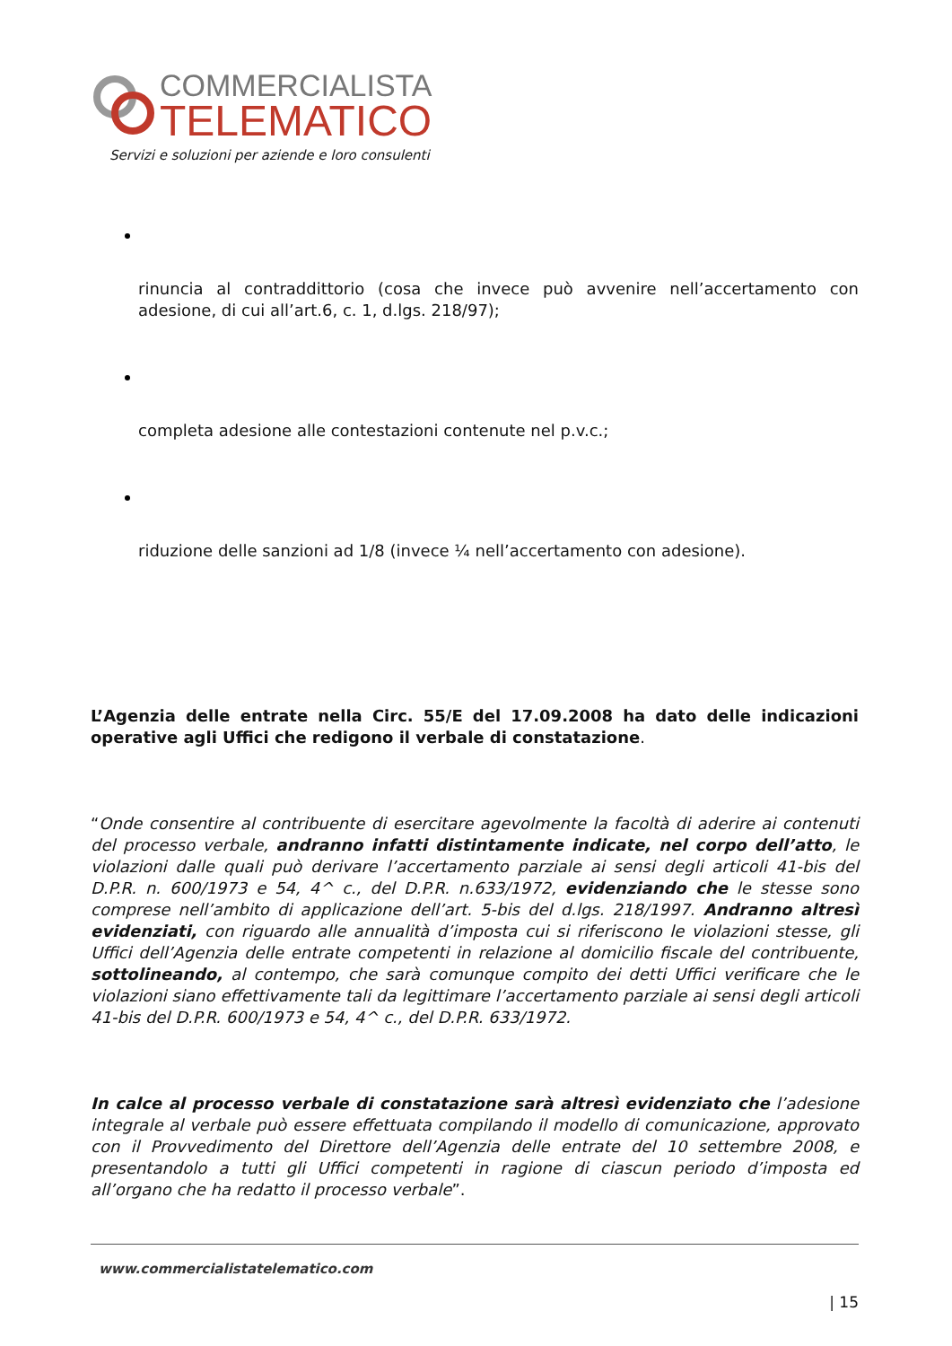COMMERCIALISTA
TELEMATICO
Servizi e soluzioni per aziende e loro consulenti
rinuncia al contraddittorio (cosa che invece può avvenire nell’accertamento con adesione, di cui all’art.6, c. 1, d.lgs. 218/97);
completa adesione alle contestazioni contenute nel p.v.c.;
riduzione delle sanzioni ad 1/8 (invece ¼ nell’accertamento con adesione).
L’Agenzia delle entrate nella Circ. 55/E del 17.09.2008 ha dato delle indicazioni operative agli Uffici che redigono il verbale di constatazione.
“Onde consentire al contribuente di esercitare agevolmente la facoltà di aderire ai contenuti del processo verbale, andranno infatti distintamente indicate, nel corpo dell’atto, le violazioni dalle quali può derivare l’accertamento parziale ai sensi degli articoli 41-bis del D.P.R. n. 600/1973 e 54, 4^ c., del D.P.R. n.633/1972, evidenziando che le stesse sono comprese nell’ambito di applicazione dell’art. 5-bis del d.lgs. 218/1997. Andranno altresì evidenziati, con riguardo alle annualità d’imposta cui si riferiscono le violazioni stesse, gli Uffici dell’Agenzia delle entrate competenti in relazione al domicilio fiscale del contribuente, sottolineando, al contempo, che sarà comunque compito dei detti Uffici verificare che le violazioni siano effettivamente tali da legittimare l’accertamento parziale ai sensi degli articoli 41-bis del D.P.R. 600/1973 e 54, 4^ c., del D.P.R. 633/1972.
In calce al processo verbale di constatazione sarà altresì evidenziato che l’adesione integrale al verbale può essere effettuata compilando il modello di comunicazione, approvato con il Provvedimento del Direttore dell’Agenzia delle entrate del 10 settembre 2008, e presentandolo a tutti gli Uffici competenti in ragione di ciascun periodo d’imposta ed all’organo che ha redatto il processo verbale”.
www.commercialistatelematico.com
| 15